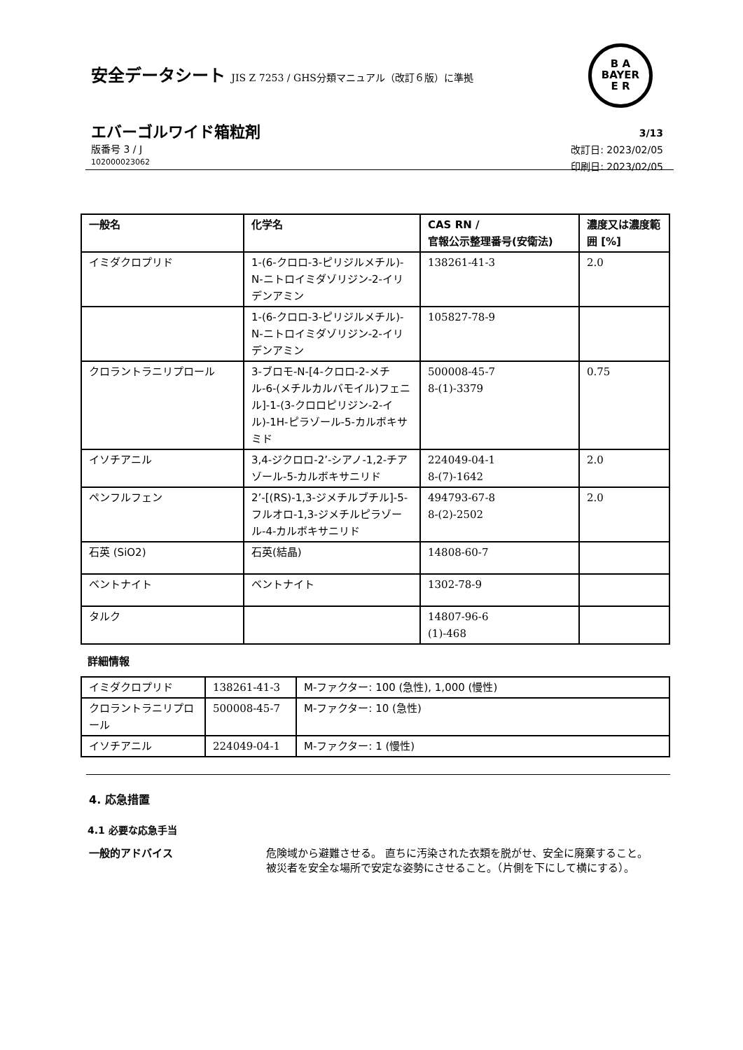安全データシート JIS Z 7253 / GHS分類マニュアル（改訂６版）に準拠
B A
BAYER
E R
エバーゴルワイド箱粒剤
版番号 3 / J
102000023062
3/13
改訂日: 2023/02/05
印刷日: 2023/02/05
| 一般名 | 化学名 | CAS RN / 官報公示整理番号(安衛法) | 濃度又は濃度範囲 [%] |
| --- | --- | --- | --- |
| イミダクロプリド | 1-(6-クロロ-3-ピリジルメチル)-N-ニトロイミダゾリジン-2-イリデンアミン | 138261-41-3 | 2.0 |
| | 1-(6-クロロ-3-ピリジルメチル)-N-ニトロイミダゾリジン-2-イリデンアミン | 105827-78-9 | |
| クロラントラニリプロール | 3-ブロモ-N-[4-クロロ-2-メチル-6-(メチルカルバモイル)フェニル]-1-(3-クロロピリジン-2-イル)-1H-ピラゾール-5-カルボキサミド | 500008-45-7 8-(1)-3379 | 0.75 |
| イソチアニル | 3,4-ジクロロ-2’-シアノ-1,2-チアゾール-5-カルボキサニリド | 224049-04-1 8-(7)-1642 | 2.0 |
| ペンフルフェン | 2’-[(RS)-1,3-ジメチルブチル]-5-フルオロ-1,3-ジメチルピラゾール-4-カルボキサニリド | 494793-67-8 8-(2)-2502 | 2.0 |
| 石英 (SiO2) | 石英(結晶) | 14808-60-7 | |
| ベントナイト | ベントナイト | 1302-78-9 | |
| タルク | | 14807-96-6 (1)-468 | |
詳細情報
| イミダクロプリド | 138261-41-3 | M-ファクター: 100 (急性), 1,000 (慢性) |
| クロラントラニリプロール | 500008-45-7 | M-ファクター: 10 (急性) |
| イソチアニル | 224049-04-1 | M-ファクター: 1 (慢性) |
4. 応急措置
4.1 必要な応急手当
一般的アドバイス 危険域から避難させる。 直ちに汚染された衣類を脱がせ、安全に廃棄すること。 被災者を安全な場所で安定な姿勢にさせること。（片側を下にして横にする）。